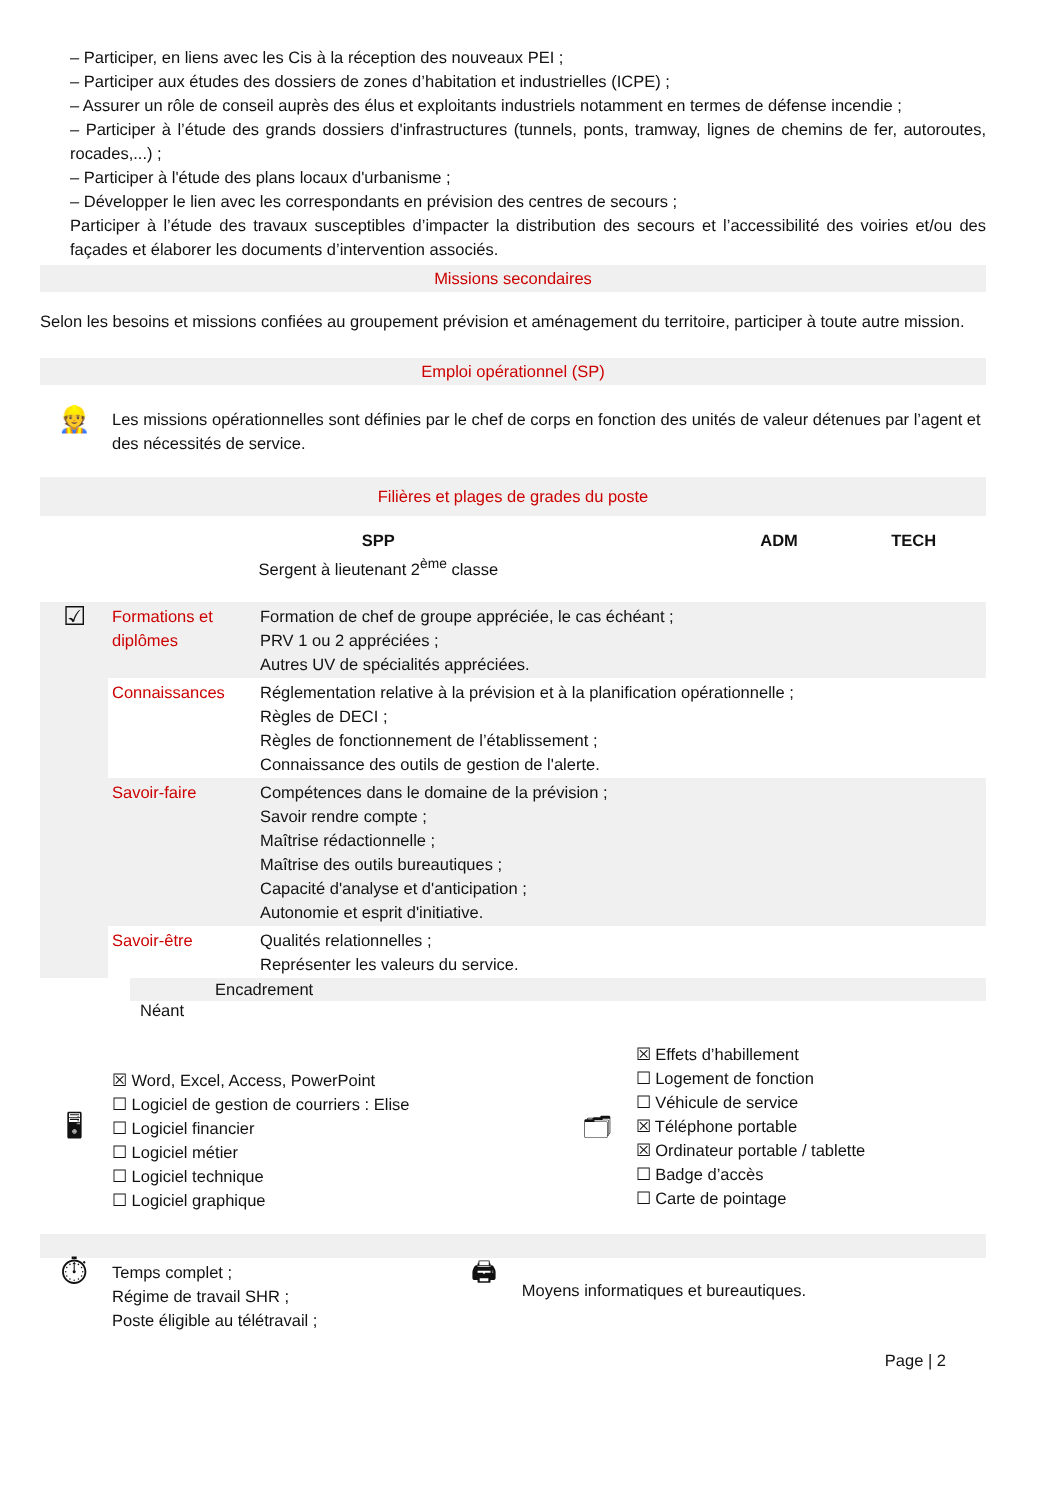– Participer, en liens avec les Cis à la réception des nouveaux PEI ;
– Participer aux études des dossiers de zones d’habitation et industrielles (ICPE) ;
– Assurer un rôle de conseil auprès des élus et exploitants industriels notamment en termes de défense incendie ;
– Participer à l’étude des grands dossiers d'infrastructures (tunnels, ponts, tramway, lignes de chemins de fer, autoroutes, rocades,...) ;
– Participer à l'étude des plans locaux d'urbanisme ;
– Développer le lien avec les correspondants en prévision des centres de secours ;
Participer à l’étude des travaux susceptibles d’impacter la distribution des secours et l’accessibilité des voiries et/ou des façades et élaborer les documents d’intervention associés.
Missions secondaires
Selon les besoins et missions confiées au groupement prévision et aménagement du territoire, participer à toute autre mission.
Emploi opérationnel (SP)
| 👷 | Les missions opérationnelles sont définies par le chef de corps en fonction des unités de valeur détenues par l’agent et des nécessités de service. |
Filières et plages de grades du poste
| SPP Sergent à lieutenant 2<sup>ème</sup> classe | ADM | TECH |
| ☑ | Formations et diplômes | Formation de chef de groupe appréciée, le cas échéant ; PRV 1 ou 2 appréciées ; Autres UV de spécialités appréciées. |
| | Connaissances | Réglementation relative à la prévision et à la planification opérationnelle ; Règles de DECI ; Règles de fonctionnement de l’établissement ; Connaissance des outils de gestion de l'alerte. |
| | Savoir-faire | Compétences dans le domaine de la prévision ; Savoir rendre compte ; Maîtrise rédactionnelle ; Maîtrise des outils bureautiques ; Capacité d'analyse et d'anticipation ; Autonomie et esprit d'initiative. |
| | Savoir-être | Qualités relationnelles ; Représenter les valeurs du service. |
Encadrement
Néant
| 🖥 | ☒ Word, Excel, Access, PowerPoint ☐ Logiciel de gestion de courriers : Elise ☐ Logiciel financier ☐ Logiciel métier ☐ Logiciel technique ☐ Logiciel graphique | 🗂 | ☒ Effets d’habillement ☐ Logement de fonction ☐ Véhicule de service ☒ Téléphone portable ☒ Ordinateur portable / tablette ☐ Badge d’accès ☐ Carte de pointage |
| ⏱ | Temps complet ; Régime de travail SHR ; Poste éligible au télétravail ; | 🖨 | Moyens informatiques et bureautiques. |
Page | 2